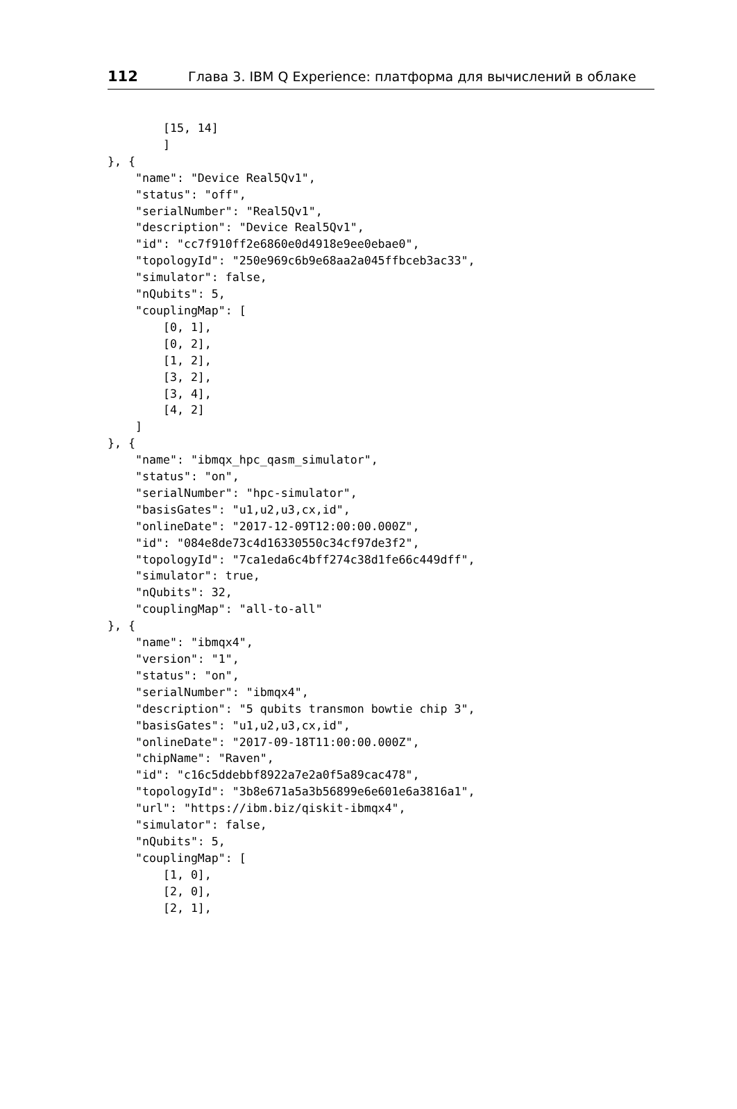112 Глава 3. IBM Q Experience: платформа для вычислений в облаке
        [15, 14]
        ]
}, {
    "name": "Device Real5Qv1",
    "status": "off",
    "serialNumber": "Real5Qv1",
    "description": "Device Real5Qv1",
    "id": "cc7f910ff2e6860e0d4918e9ee0ebae0",
    "topologyId": "250e969c6b9e68aa2a045ffbceb3ac33",
    "simulator": false,
    "nQubits": 5,
    "couplingMap": [
        [0, 1],
        [0, 2],
        [1, 2],
        [3, 2],
        [3, 4],
        [4, 2]
    ]
}, {
    "name": "ibmqx_hpc_qasm_simulator",
    "status": "on",
    "serialNumber": "hpc-simulator",
    "basisGates": "u1,u2,u3,cx,id",
    "onlineDate": "2017-12-09T12:00:00.000Z",
    "id": "084e8de73c4d16330550c34cf97de3f2",
    "topologyId": "7ca1eda6c4bff274c38d1fe66c449dff",
    "simulator": true,
    "nQubits": 32,
    "couplingMap": "all-to-all"
}, {
    "name": "ibmqx4",
    "version": "1",
    "status": "on",
    "serialNumber": "ibmqx4",
    "description": "5 qubits transmon bowtie chip 3",
    "basisGates": "u1,u2,u3,cx,id",
    "onlineDate": "2017-09-18T11:00:00.000Z",
    "chipName": "Raven",
    "id": "c16c5ddebbf8922a7e2a0f5a89cac478",
    "topologyId": "3b8e671a5a3b56899e6e601e6a3816a1",
    "url": "https://ibm.biz/qiskit-ibmqx4",
    "simulator": false,
    "nQubits": 5,
    "couplingMap": [
        [1, 0],
        [2, 0],
        [2, 1],